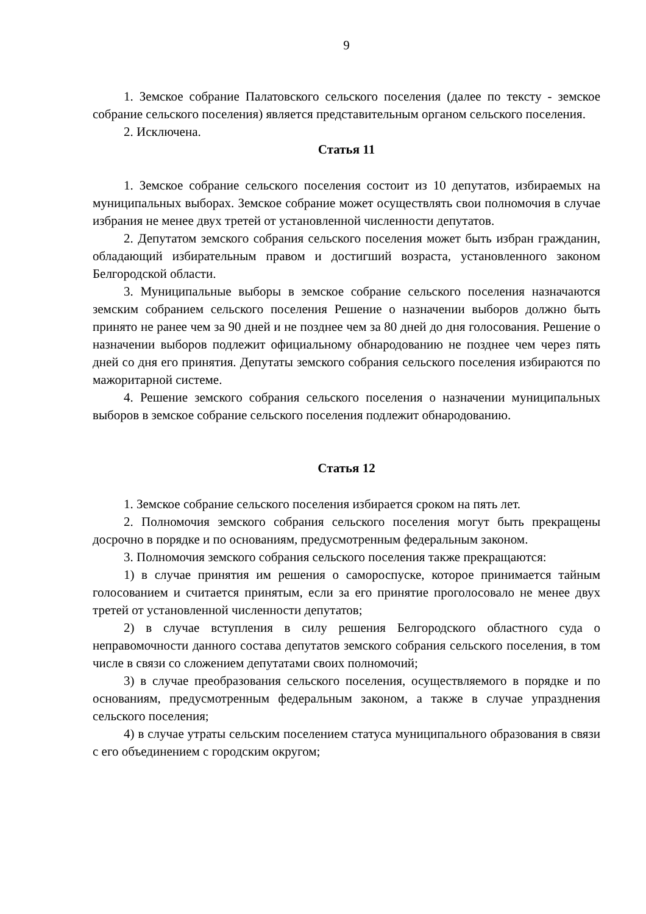9
1. Земское собрание Палатовского сельского поселения (далее по тексту - земское собрание сельского поселения) является представительным органом сельского поселения.
2. Исключена.
Статья 11
1. Земское собрание сельского поселения состоит из 10 депутатов, избираемых на муниципальных выборах. Земское собрание может осуществлять свои полномочия в случае избрания не менее двух третей от установленной численности депутатов.
2. Депутатом земского собрания сельского поселения может быть избран гражданин, обладающий избирательным правом и достигший возраста, установленного законом Белгородской области.
3. Муниципальные выборы в земское собрание сельского поселения назначаются земским собранием сельского поселения Решение о назначении выборов должно быть принято не ранее чем за 90 дней и не позднее чем за 80 дней до дня голосования. Решение о назначении выборов подлежит официальному обнародованию не позднее чем через пять дней со дня его принятия. Депутаты земского собрания сельского поселения избираются по мажоритарной системе.
4. Решение земского собрания сельского поселения о назначении муниципальных выборов в земское собрание сельского поселения подлежит обнародованию.
Статья 12
1. Земское собрание сельского поселения избирается сроком на пять лет.
2. Полномочия земского собрания сельского поселения могут быть прекращены досрочно в порядке и по основаниям, предусмотренным федеральным законом.
3. Полномочия земского собрания сельского поселения также прекращаются:
1) в случае принятия им решения о самороспуске, которое принимается тайным голосованием и считается принятым, если за его принятие проголосовало не менее двух третей от установленной численности депутатов;
2) в случае вступления в силу решения Белгородского областного суда о неправомочности данного состава депутатов земского собрания сельского поселения, в том числе в связи со сложением депутатами своих полномочий;
3) в случае преобразования сельского поселения, осуществляемого в порядке и по основаниям, предусмотренным федеральным законом, а также в случае упразднения сельского поселения;
4) в случае утраты сельским поселением статуса муниципального образования в связи с его объединением с городским округом;